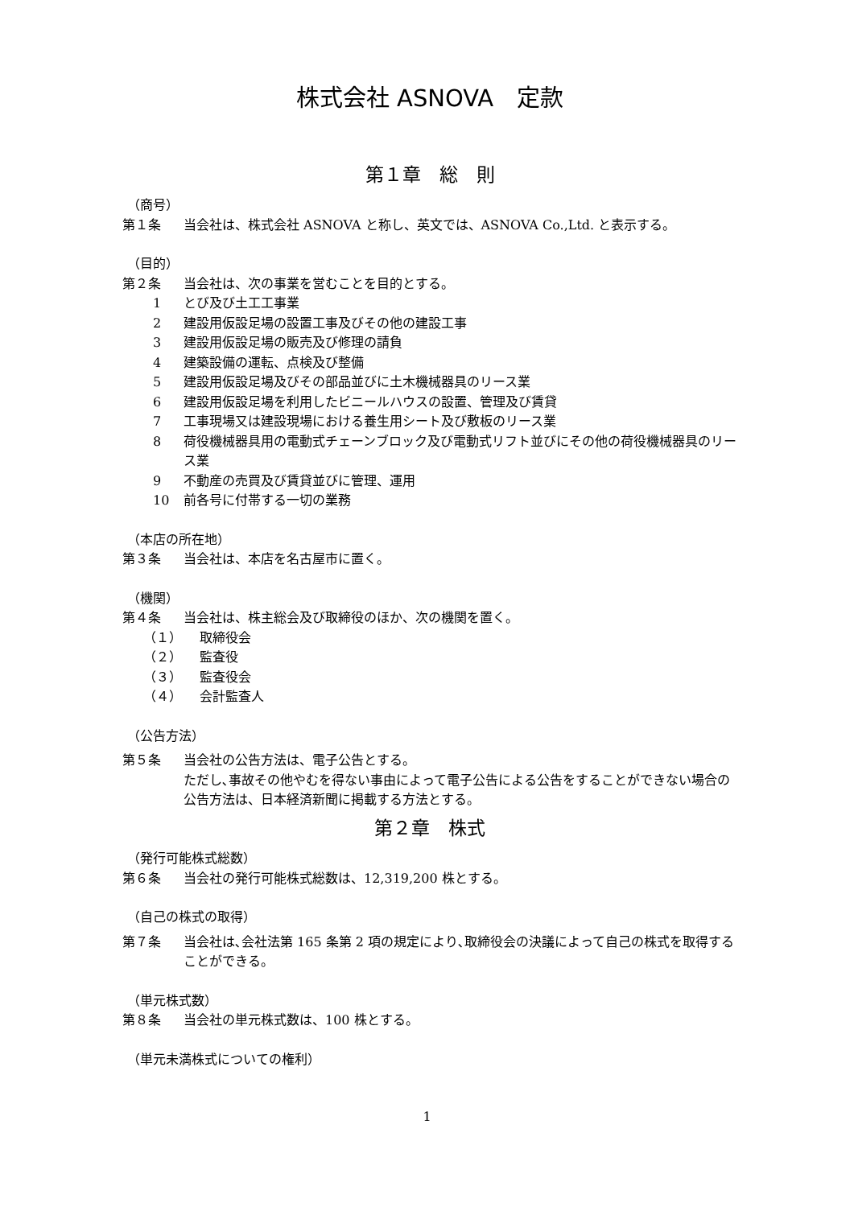株式会社 ASNOVA　定款
第１章　総　則
（商号）
第１条 当会社は、株式会社 ASNOVA と称し、英文では、ASNOVA Co.,Ltd. と表示する。
（目的）
第２条 当会社は、次の事業を営むことを目的とする。
1 とび及び土工工事業
2 建設用仮設足場の設置工事及びその他の建設工事
3 建設用仮設足場の販売及び修理の請負
4 建築設備の運転、点検及び整備
5 建設用仮設足場及びその部品並びに土木機械器具のリース業
6 建設用仮設足場を利用したビニールハウスの設置、管理及び賃貸
7 工事現場又は建設現場における養生用シート及び敷板のリース業
8 荷役機械器具用の電動式チェーンブロック及び電動式リフト並びにその他の荷役機械器具のリース業
9 不動産の売買及び賃貸並びに管理、運用
10 前各号に付帯する一切の業務
（本店の所在地）
第３条 当会社は、本店を名古屋市に置く。
（機関）
第４条 当会社は、株主総会及び取締役のほか、次の機関を置く。
（１） 取締役会
（２） 監査役
（３） 監査役会
（４） 会計監査人
（公告方法）
第５条 当会社の公告方法は、電子公告とする。
ただし､事故その他やむを得ない事由によって電子公告による公告をすることができない場合の公告方法は、日本経済新聞に掲載する方法とする。
第２章　株式
（発行可能株式総数）
第６条 当会社の発行可能株式総数は、12,319,200 株とする。
（自己の株式の取得）
第７条 当会社は､会社法第 165 条第 2 項の規定により､取締役会の決議によって自己の株式を取得することができる。
（単元株式数）
第８条 当会社の単元株式数は、100 株とする。
（単元未満株式についての権利）
1